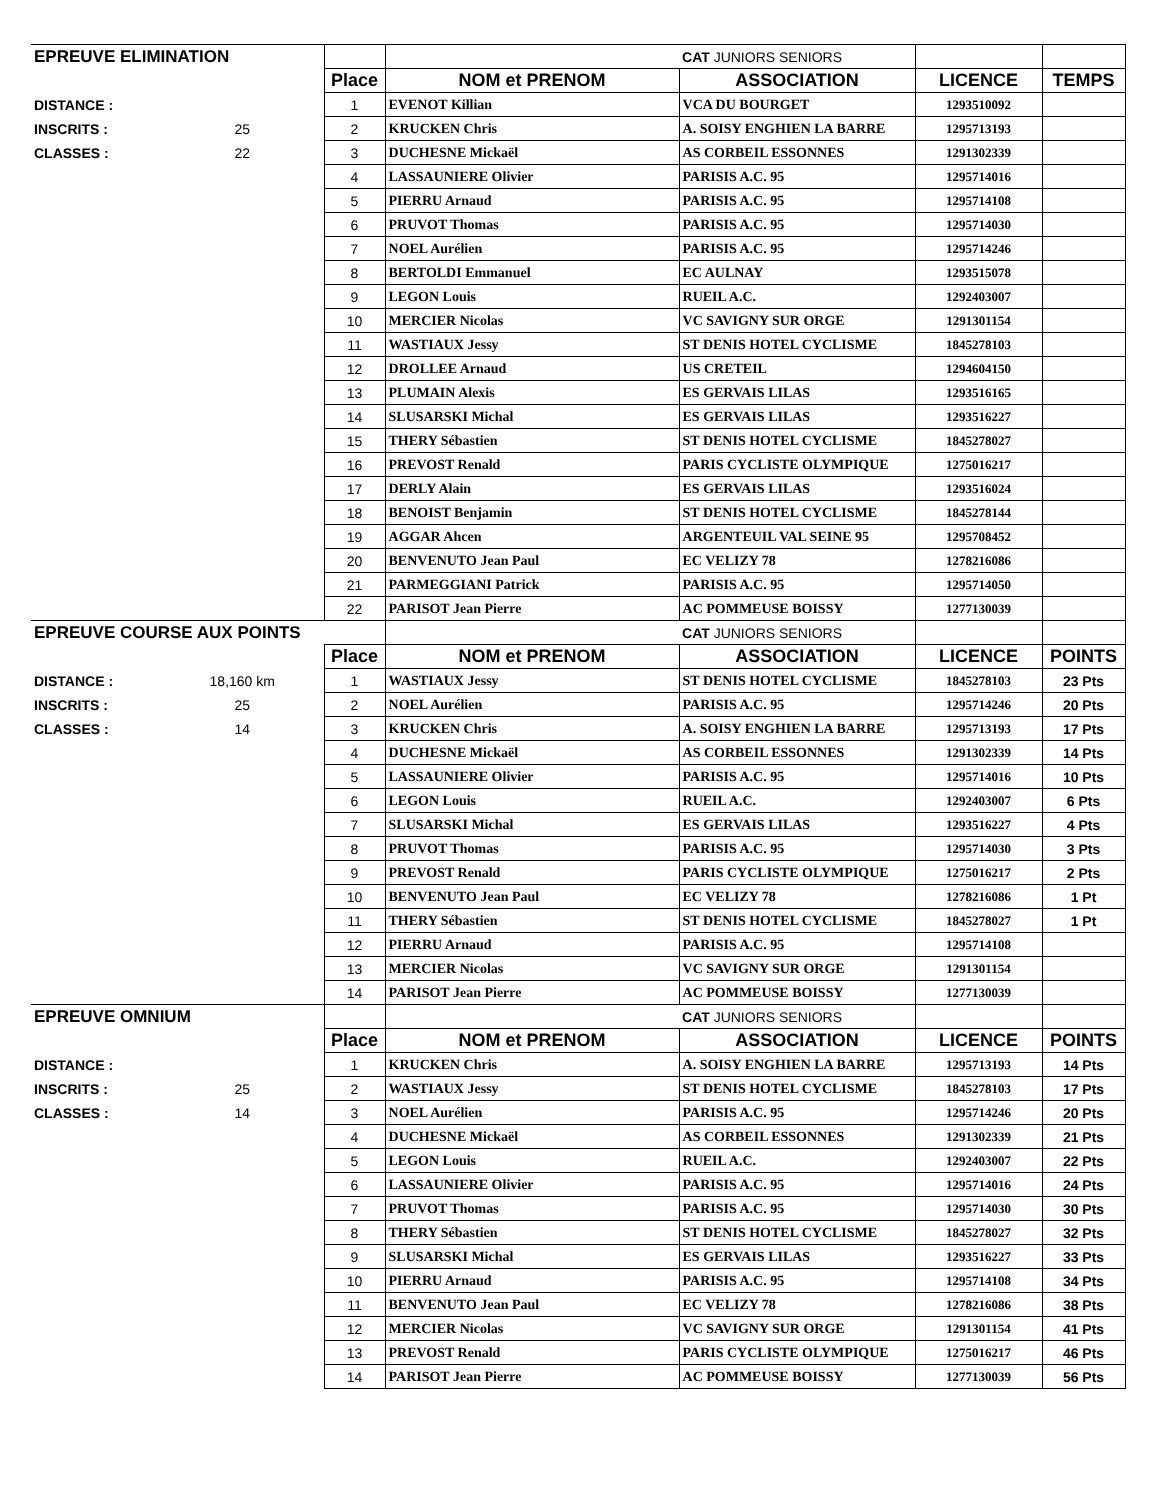| EPREUVE ELIMINATION | | | | CAT JUNIORS SENIORS | | |
| | | Place | NOM et PRENOM | ASSOCIATION | LICENCE | TEMPS |
| DISTANCE : | | 1 | EVENOT Killian | VCA DU BOURGET | 1293510092 | |
| INSCRITS : | 25 | 2 | KRUCKEN Chris | A. SOISY ENGHIEN LA BARRE | 1295713193 | |
| CLASSES : | 22 | 3 | DUCHESNE Mickaël | AS CORBEIL ESSONNES | 1291302339 | |
| | | 4 | LASSAUNIERE Olivier | PARISIS A.C. 95 | 1295714016 | |
| | | 5 | PIERRU Arnaud | PARISIS A.C. 95 | 1295714108 | |
| | | 6 | PRUVOT Thomas | PARISIS A.C. 95 | 1295714030 | |
| | | 7 | NOEL Aurélien | PARISIS A.C. 95 | 1295714246 | |
| | | 8 | BERTOLDI Emmanuel | EC AULNAY | 1293515078 | |
| | | 9 | LEGON Louis | RUEIL A.C. | 1292403007 | |
| | | 10 | MERCIER Nicolas | VC SAVIGNY SUR ORGE | 1291301154 | |
| | | 11 | WASTIAUX Jessy | ST DENIS HOTEL CYCLISME | 1845278103 | |
| | | 12 | DROLLEE Arnaud | US CRETEIL | 1294604150 | |
| | | 13 | PLUMAIN Alexis | ES GERVAIS LILAS | 1293516165 | |
| | | 14 | SLUSARSKI Michal | ES GERVAIS LILAS | 1293516227 | |
| | | 15 | THERY Sébastien | ST DENIS HOTEL CYCLISME | 1845278027 | |
| | | 16 | PREVOST Renald | PARIS CYCLISTE OLYMPIQUE | 1275016217 | |
| | | 17 | DERLY Alain | ES GERVAIS LILAS | 1293516024 | |
| | | 18 | BENOIST Benjamin | ST DENIS HOTEL CYCLISME | 1845278144 | |
| | | 19 | AGGAR Ahcen | ARGENTEUIL VAL SEINE 95 | 1295708452 | |
| | | 20 | BENVENUTO Jean Paul | EC VELIZY 78 | 1278216086 | |
| | | 21 | PARMEGGIANI Patrick | PARISIS A.C. 95 | 1295714050 | |
| | | 22 | PARISOT Jean Pierre | AC POMMEUSE BOISSY | 1277130039 | |
| EPREUVE COURSE AUX POINTS | | | | CAT JUNIORS SENIORS | | |
| | | Place | NOM et PRENOM | ASSOCIATION | LICENCE | POINTS |
| DISTANCE : | 18,160 km | 1 | WASTIAUX Jessy | ST DENIS HOTEL CYCLISME | 1845278103 | 23 Pts |
| INSCRITS : | 25 | 2 | NOEL Aurélien | PARISIS A.C. 95 | 1295714246 | 20 Pts |
| CLASSES : | 14 | 3 | KRUCKEN Chris | A. SOISY ENGHIEN LA BARRE | 1295713193 | 17 Pts |
| | | 4 | DUCHESNE Mickaël | AS CORBEIL ESSONNES | 1291302339 | 14 Pts |
| | | 5 | LASSAUNIERE Olivier | PARISIS A.C. 95 | 1295714016 | 10 Pts |
| | | 6 | LEGON Louis | RUEIL A.C. | 1292403007 | 6 Pts |
| | | 7 | SLUSARSKI Michal | ES GERVAIS LILAS | 1293516227 | 4 Pts |
| | | 8 | PRUVOT Thomas | PARISIS A.C. 95 | 1295714030 | 3 Pts |
| | | 9 | PREVOST Renald | PARIS CYCLISTE OLYMPIQUE | 1275016217 | 2 Pts |
| | | 10 | BENVENUTO Jean Paul | EC VELIZY 78 | 1278216086 | 1 Pt |
| | | 11 | THERY Sébastien | ST DENIS HOTEL CYCLISME | 1845278027 | 1 Pt |
| | | 12 | PIERRU Arnaud | PARISIS A.C. 95 | 1295714108 | |
| | | 13 | MERCIER Nicolas | VC SAVIGNY SUR ORGE | 1291301154 | |
| | | 14 | PARISOT Jean Pierre | AC POMMEUSE BOISSY | 1277130039 | |
| EPREUVE OMNIUM | | | | CAT JUNIORS SENIORS | | |
| | | Place | NOM et PRENOM | ASSOCIATION | LICENCE | POINTS |
| DISTANCE : | | 1 | KRUCKEN Chris | A. SOISY ENGHIEN LA BARRE | 1295713193 | 14 Pts |
| INSCRITS : | 25 | 2 | WASTIAUX Jessy | ST DENIS HOTEL CYCLISME | 1845278103 | 17 Pts |
| CLASSES : | 14 | 3 | NOEL Aurélien | PARISIS A.C. 95 | 1295714246 | 20 Pts |
| | | 4 | DUCHESNE Mickaël | AS CORBEIL ESSONNES | 1291302339 | 21 Pts |
| | | 5 | LEGON Louis | RUEIL A.C. | 1292403007 | 22 Pts |
| | | 6 | LASSAUNIERE Olivier | PARISIS A.C. 95 | 1295714016 | 24 Pts |
| | | 7 | PRUVOT Thomas | PARISIS A.C. 95 | 1295714030 | 30 Pts |
| | | 8 | THERY Sébastien | ST DENIS HOTEL CYCLISME | 1845278027 | 32 Pts |
| | | 9 | SLUSARSKI Michal | ES GERVAIS LILAS | 1293516227 | 33 Pts |
| | | 10 | PIERRU Arnaud | PARISIS A.C. 95 | 1295714108 | 34 Pts |
| | | 11 | BENVENUTO Jean Paul | EC VELIZY 78 | 1278216086 | 38 Pts |
| | | 12 | MERCIER Nicolas | VC SAVIGNY SUR ORGE | 1291301154 | 41 Pts |
| | | 13 | PREVOST Renald | PARIS CYCLISTE OLYMPIQUE | 1275016217 | 46 Pts |
| | | 14 | PARISOT Jean Pierre | AC POMMEUSE BOISSY | 1277130039 | 56 Pts |